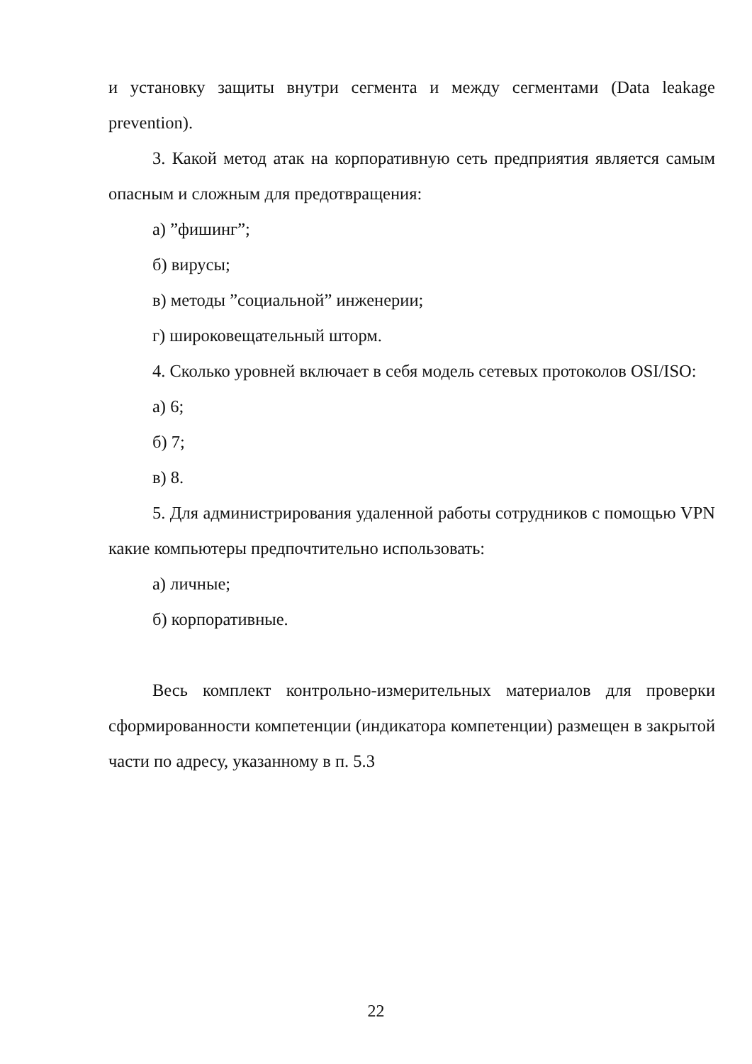и установку защиты внутри сегмента и между сегментами (Data leakage prevention).
3. Какой метод атак на корпоративную сеть предприятия является самым опасным и сложным для предотвращения:
а) ”фишинг”;
б) вирусы;
в) методы ”социальной” инженерии;
г) широковещательный шторм.
4. Сколько уровней включает в себя модель сетевых протоколов OSI/ISO:
а) 6;
б) 7;
в) 8.
5. Для администрирования удаленной работы сотрудников с помощью VPN какие компьютеры предпочтительно использовать:
а) личные;
б) корпоративные.
Весь комплект контрольно-измерительных материалов для проверки сформированности компетенции (индикатора компетенции) размещен в закрытой части по адресу, указанному в п. 5.3
22